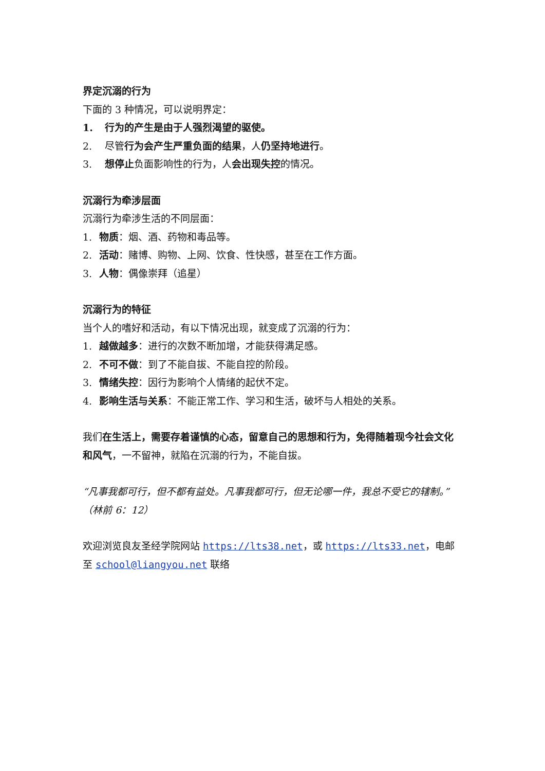界定沉溺的行为
下面的 3 种情况，可以说明界定：
1. 行为的产生是由于人强烈渴望的驱使。
2. 尽管行为会产生严重负面的结果，人仍坚持地进行。
3. 想停止负面影响性的行为，人会出现失控的情况。
沉溺行为牵涉层面
沉溺行为牵涉生活的不同层面：
1. 物质：烟、酒、药物和毒品等。
2. 活动：赌博、购物、上网、饮食、性快感，甚至在工作方面。
3. 人物：偶像崇拜（追星）
沉溺行为的特征
当个人的嗜好和活动，有以下情况出现，就变成了沉溺的行为：
1. 越做越多：进行的次数不断加增，才能获得满足感。
2. 不可不做：到了不能自拔、不能自控的阶段。
3. 情绪失控：因行为影响个人情绪的起伏不定。
4. 影响生活与关系：不能正常工作、学习和生活，破坏与人相处的关系。
我们在生活上，需要存着谨慎的心态，留意自己的思想和行为，免得随着现今社会文化和风气，一不留神，就陷在沉溺的行为，不能自拔。
“凡事我都可行，但不都有益处。凡事我都可行，但无论哪一件，我总不受它的辖制。”（林前 6：12）
欢迎浏览良友圣经学院网站 https://lts38.net，或 https://lts33.net，电邮至 school@liangyou.net 联络